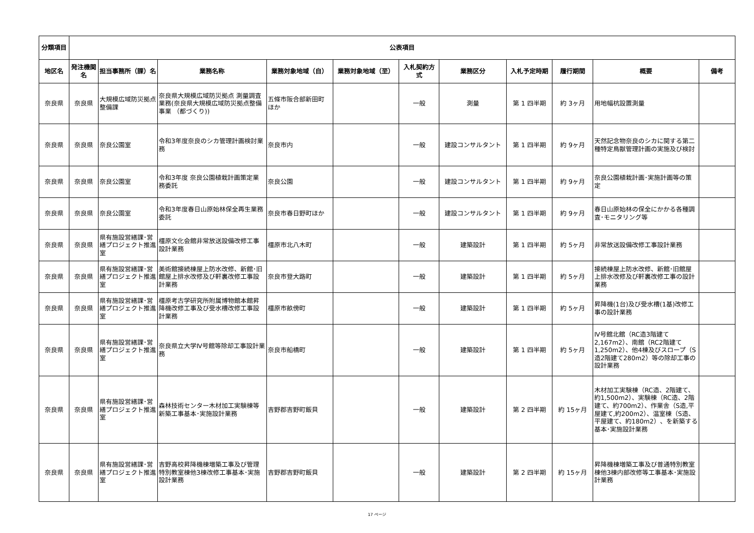| 分類項目 | 公表項目 | | | | | | | | | | |
| --- | --- | --- | --- | --- | --- | --- | --- | --- | --- | --- | --- |
| 地区名 | 発注機関名 | 担当事務所（課）名 | 業務名称 | 業務対象地域（自） | 業務対象地域（至） | 入札契約方式 | 業務区分 | 入札予定時期 | 履行期間 | 概要 | 備考 |
| 奈良県 | 奈良県 | 大規模広域防災拠点整備課 | 奈良県大規模広域防災拠点 測量調査業務(奈良県大規模広域防災拠点整備事業 （都づくり)) | 五條市阪合部新田町 ほか | | 一般 | 測量 | 第 1 四半期 | 約 3ヶ月 | 用地幅杭設置測量 | |
| 奈良県 | 奈良県 | 奈良公園室 | 令和3年度奈良のシカ管理計画検討業務 | 奈良市内 | | 一般 | 建設コンサルタント | 第 1 四半期 | 約 9ヶ月 | 天然記念物奈良のシカに関する第二種特定鳥獣管理計画の実施及び検討 | |
| 奈良県 | 奈良県 | 奈良公園室 | 令和3年度 奈良公園植栽計画策定業務委託 | 奈良公園 | | 一般 | 建設コンサルタント | 第 1 四半期 | 約 9ヶ月 | 奈良公園植栽計画･実施計画等の策定 | |
| 奈良県 | 奈良県 | 奈良公園室 | 令和3年度春日山原始林保全再生業務委託 | 奈良市春日野町ほか | | 一般 | 建設コンサルタント | 第 1 四半期 | 約 9ヶ月 | 春日山原始林の保全にかかる各種調査･モニタリング等 | |
| 奈良県 | 奈良県 | 県有施設営繕課･営繕プロジェクト推進室 | 橿原文化会館非常放送設備改修工事設計業務 | 橿原市北八木町 | | 一般 | 建築設計 | 第 1 四半期 | 約 5ヶ月 | 非常放送設備改修工事設計業務 | |
| 奈良県 | 奈良県 | 県有施設営繕課･営繕プロジェクト推進室 | 美術館接続棟屋上防水改修、新館･旧館屋上排水改修及び軒裏改修工事設計業務 | 奈良市登大路町 | | 一般 | 建築設計 | 第 1 四半期 | 約 5ヶ月 | 接続棟屋上防水改修、新館･旧館屋上排水改修及び軒裏改修工事の設計業務 | |
| 奈良県 | 奈良県 | 県有施設営繕課･営繕プロジェクト推進室 | 橿原考古学研究所附属博物館本館昇降機改修工事及び受水槽改修工事設計業務 | 橿原市畝傍町 | | 一般 | 建築設計 | 第 1 四半期 | 約 5ヶ月 | 昇降機(1台)及び受水槽(1基)改修工事の設計業務 | |
| 奈良県 | 奈良県 | 県有施設営繕課･営繕プロジェクト推進室 | 奈良県立大学Ⅳ号館等除却工事設計業務 | 奈良市船橋町 | | 一般 | 建築設計 | 第 1 四半期 | 約 5ヶ月 | Ⅳ号館北館（RC造3階建て2,167m2）、南館（RC2階建て1,250m2）、他4棟及びスロープ（S造2階建て280m2）等の除却工事の設計業務 | |
| 奈良県 | 奈良県 | 県有施設営繕課･営繕プロジェクト推進室 | 森林技術センター木材加工実験棟等新築工事基本･実施設計業務 | 吉野郡吉野町飯貝 | | 一般 | 建築設計 | 第 2 四半期 | 約 15ヶ月 | 木材加工実験棟（RC造、2階建て、約1,500m2）、実験棟（RC造、2階建て、約700m2）、作業舎（S造,平屋建て,約200m2）、温室棟（S造、平屋建て、約180m2）、を新築する基本･実施設計業務 | |
| 奈良県 | 奈良県 | 県有施設営繕課･営繕プロジェクト推進室 | 吉野高校昇降機棟増築工事及び管理特別教室棟他3棟改修工事基本･実施設計業務 | 吉野郡吉野町飯貝 | | 一般 | 建築設計 | 第 2 四半期 | 約 15ヶ月 | 昇降機棟増築工事及び普通特別教室棟他3棟内部改修等工事基本･実施設計業務 | |
17 ページ